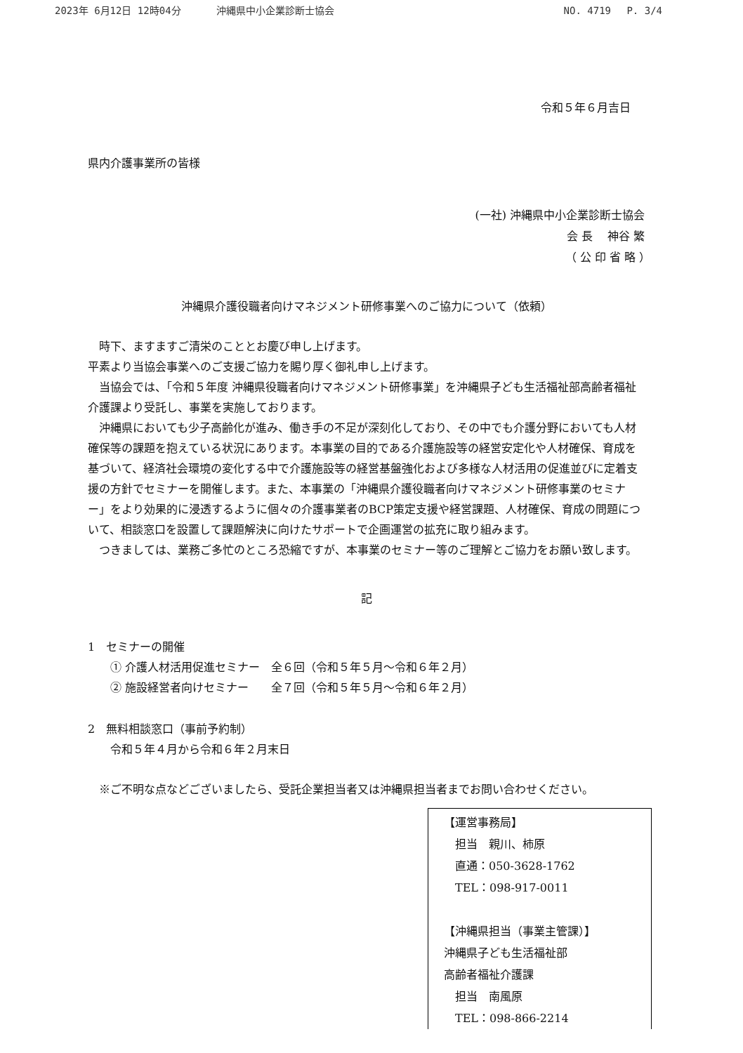2023年 6月12日 12時04分 沖縄県中小企業診断士協会
NO. 4719　 P. 3/4
令和５年６月吉日
県内介護事業所の皆様
(一社) 沖縄県中小企業診断士協会
会 長　 神谷 繁　　
（ 公 印 省 略 ）　
沖縄県介護役職者向けマネジメント研修事業へのご協力について（依頼）
　時下、ますますご清栄のこととお慶び申し上げます。
平素より当協会事業へのご支援ご協力を賜り厚く御礼申し上げます。
　当協会では、「令和５年度 沖縄県役職者向けマネジメント研修事業」を沖縄県子ども生活福祉部高齢者福祉介護課より受託し、事業を実施しております。
　沖縄県においても少子高齢化が進み、働き手の不足が深刻化しており、その中でも介護分野においても人材確保等の課題を抱えている状況にあります。本事業の目的である介護施設等の経営安定化や人材確保、育成を基づいて、経済社会環境の変化する中で介護施設等の経営基盤強化および多様な人材活用の促進並びに定着支援の方針でセミナーを開催します。また、本事業の「沖縄県介護役職者向けマネジメント研修事業のセミナー」をより効果的に浸透するように個々の介護事業者のBCP策定支援や経営課題、人材確保、育成の問題について、相談窓口を設置して課題解決に向けたサポートで企画運営の拡充に取り組みます。
　つきましては、業務ご多忙のところ恐縮ですが、本事業のセミナー等のご理解とご協力をお願い致します。
記
1　セミナーの開催
　　① 介護人材活用促進セミナー　全６回（令和５年５月～令和６年２月）
　　② 施設経営者向けセミナー　　全７回（令和５年５月～令和６年２月）
2　無料相談窓口（事前予約制）
　　令和５年４月から令和６年２月末日
　※ご不明な点などございましたら、受託企業担当者又は沖縄県担当者までお問い合わせください。
【運営事務局】
　担当　親川、柿原
　直通：050-3628-1762
　TEL：098-917-0011
【沖縄県担当（事業主管課）】
沖縄県子ども生活福祉部
高齢者福祉介護課
　担当　南風原
　TEL：098-866-2214